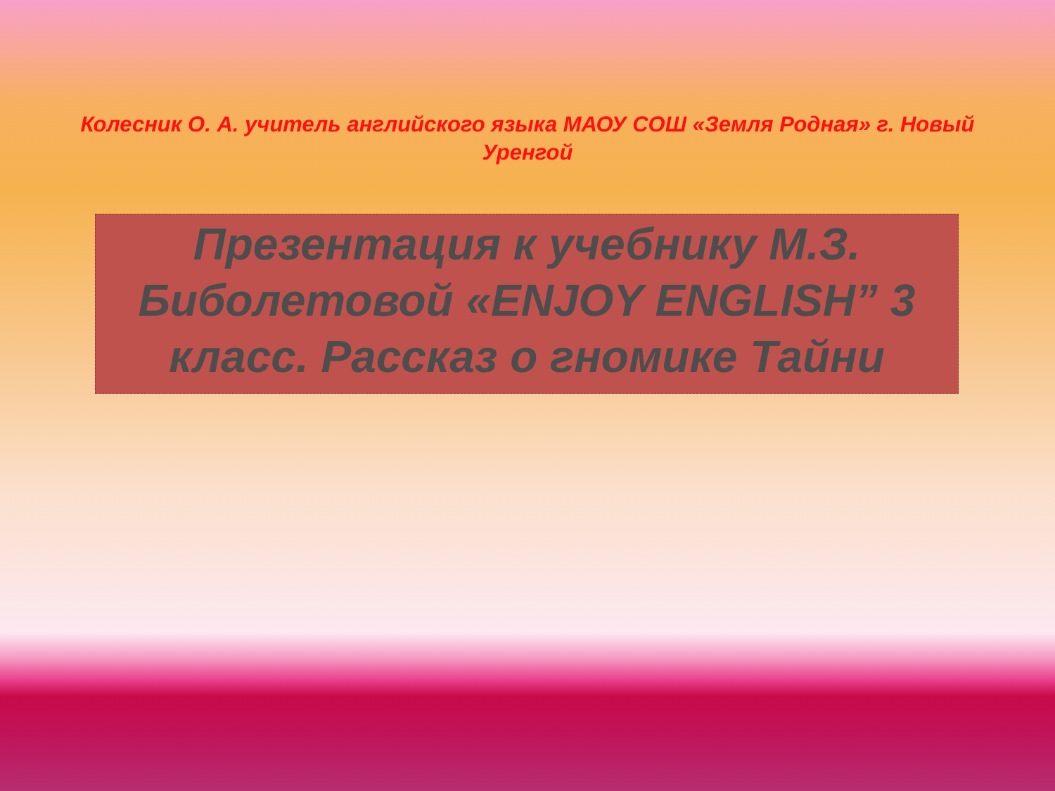Колесник О. А. учитель английского языка МАОУ СОШ «Земля Родная» г. Новый Уренгой
Презентация к учебнику М.З. Биболетовой «ENJOY ENGLISH” 3 класс. Рассказ о гномике Тайни